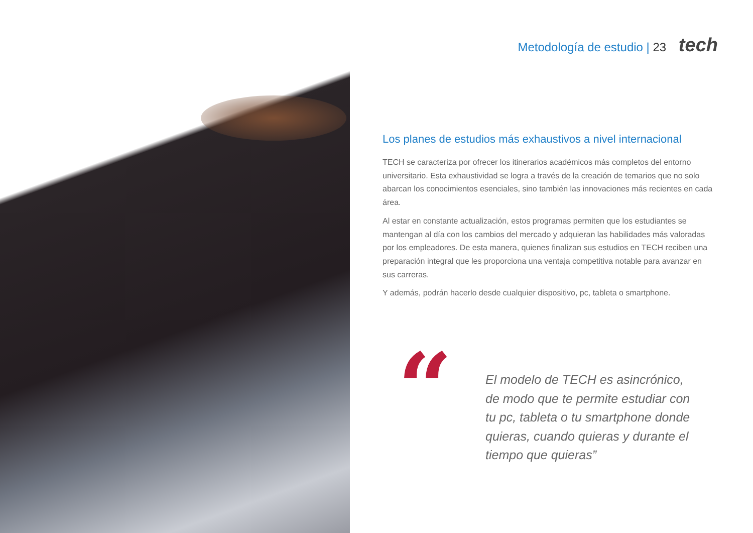Metodología de estudio | 23 tech
Los planes de estudios más exhaustivos a nivel internacional
TECH se caracteriza por ofrecer los itinerarios académicos más completos del entorno universitario. Esta exhaustividad se logra a través de la creación de temarios que no solo abarcan los conocimientos esenciales, sino también las innovaciones más recientes en cada área.
Al estar en constante actualización, estos programas permiten que los estudiantes se mantengan al día con los cambios del mercado y adquieran las habilidades más valoradas por los empleadores. De esta manera, quienes finalizan sus estudios en TECH reciben una preparación integral que les proporciona una ventaja competitiva notable para avanzar en sus carreras.
Y además, podrán hacerlo desde cualquier dispositivo, pc, tableta o smartphone.
“
El modelo de TECH es asincrónico, de modo que te permite estudiar con tu pc, tableta o tu smartphone donde quieras, cuando quieras y durante el tiempo que quieras”